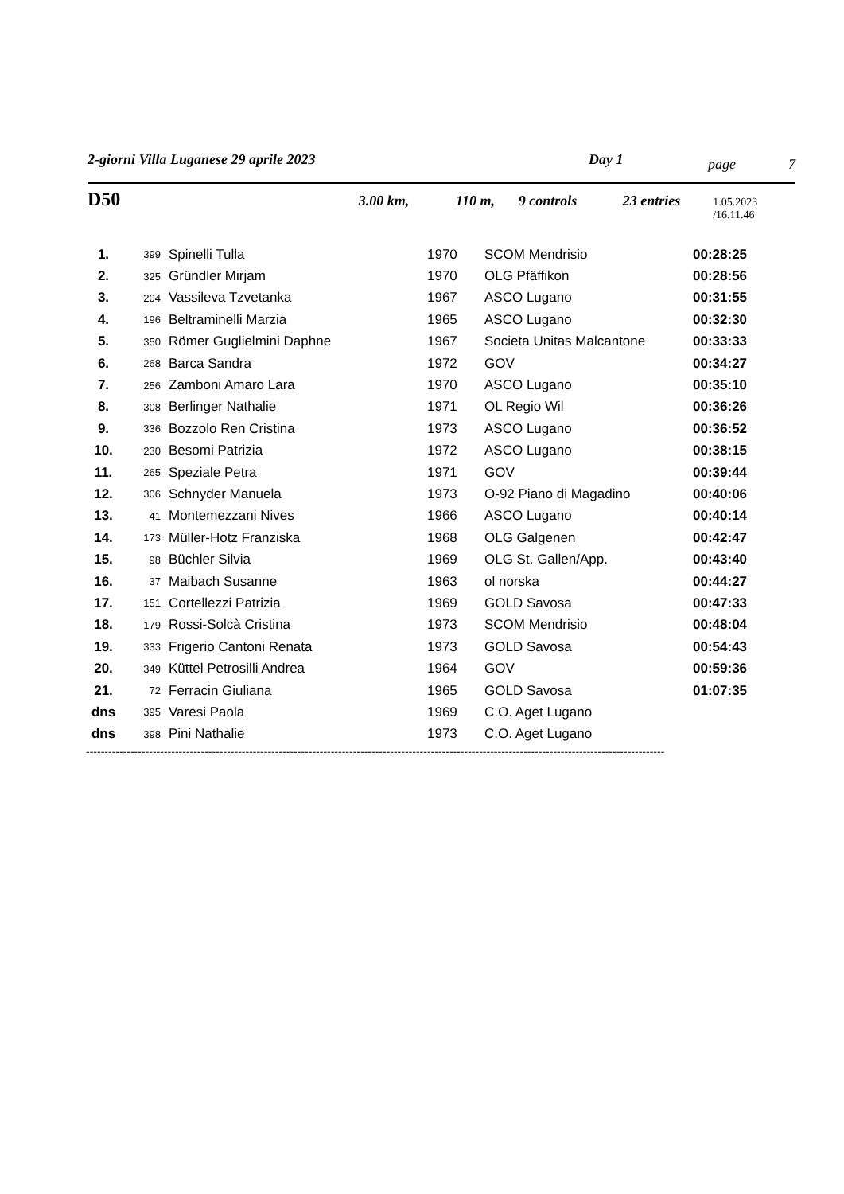2-giorni Villa Luganese 29 aprile 2023 Day 1 page 7
D50 3.00 km, 110 m, 9 controls 23 entries 1.05.2023 /16.11.46
| 1. | 399 | Spinelli Tulla | 1970 | SCOM Mendrisio | 00:28:25 |
| 2. | 325 | Gründler Mirjam | 1970 | OLG Pfäffikon | 00:28:56 |
| 3. | 204 | Vassileva Tzvetanka | 1967 | ASCO Lugano | 00:31:55 |
| 4. | 196 | Beltraminelli Marzia | 1965 | ASCO Lugano | 00:32:30 |
| 5. | 350 | Römer Guglielmini Daphne | 1967 | Societa Unitas Malcantone | 00:33:33 |
| 6. | 268 | Barca Sandra | 1972 | GOV | 00:34:27 |
| 7. | 256 | Zamboni Amaro Lara | 1970 | ASCO Lugano | 00:35:10 |
| 8. | 308 | Berlinger Nathalie | 1971 | OL Regio Wil | 00:36:26 |
| 9. | 336 | Bozzolo Ren Cristina | 1973 | ASCO Lugano | 00:36:52 |
| 10. | 230 | Besomi Patrizia | 1972 | ASCO Lugano | 00:38:15 |
| 11. | 265 | Speziale Petra | 1971 | GOV | 00:39:44 |
| 12. | 306 | Schnyder Manuela | 1973 | O-92 Piano di Magadino | 00:40:06 |
| 13. | 41 | Montemezzani Nives | 1966 | ASCO Lugano | 00:40:14 |
| 14. | 173 | Müller-Hotz Franziska | 1968 | OLG Galgenen | 00:42:47 |
| 15. | 98 | Büchler Silvia | 1969 | OLG St. Gallen/App. | 00:43:40 |
| 16. | 37 | Maibach Susanne | 1963 | ol norska | 00:44:27 |
| 17. | 151 | Cortellezzi Patrizia | 1969 | GOLD Savosa | 00:47:33 |
| 18. | 179 | Rossi-Solcà Cristina | 1973 | SCOM Mendrisio | 00:48:04 |
| 19. | 333 | Frigerio Cantoni Renata | 1973 | GOLD Savosa | 00:54:43 |
| 20. | 349 | Küttel Petrosilli Andrea | 1964 | GOV | 00:59:36 |
| 21. | 72 | Ferracin Giuliana | 1965 | GOLD Savosa | 01:07:35 |
| dns | 395 | Varesi Paola | 1969 | C.O. Aget Lugano | |
| dns | 398 | Pini Nathalie | 1973 | C.O. Aget Lugano | |
------------------------------------------------------------------------------------------------------------------------------------------------------------